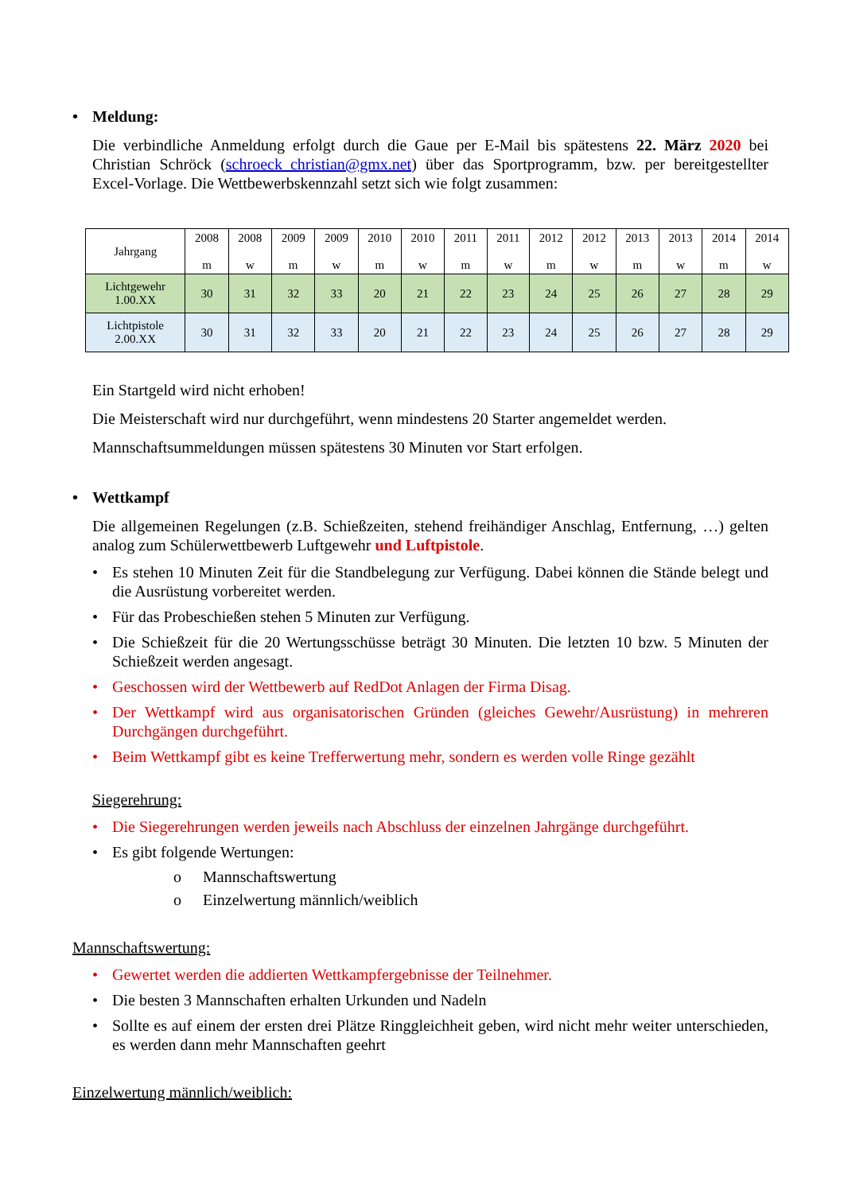• Meldung:
Die verbindliche Anmeldung erfolgt durch die Gaue per E-Mail bis spätestens 22. März 2020 bei Christian Schröck (schroeck_christian@gmx.net) über das Sportprogramm, bzw. per bereitgestellter Excel-Vorlage. Die Wettbewerbskennzahl setzt sich wie folgt zusammen:
| Jahrgang | 2008 m | 2008 w | 2009 m | 2009 w | 2010 m | 2010 w | 2011 m | 2011 w | 2012 m | 2012 w | 2013 m | 2013 w | 2014 m | 2014 w |
| --- | --- | --- | --- | --- | --- | --- | --- | --- | --- | --- | --- | --- | --- | --- |
| Lichtgewehr 1.00.XX | 30 | 31 | 32 | 33 | 20 | 21 | 22 | 23 | 24 | 25 | 26 | 27 | 28 | 29 |
| Lichtpistole 2.00.XX | 30 | 31 | 32 | 33 | 20 | 21 | 22 | 23 | 24 | 25 | 26 | 27 | 28 | 29 |
Ein Startgeld wird nicht erhoben!
Die Meisterschaft wird nur durchgeführt, wenn mindestens 20 Starter angemeldet werden.
Mannschaftsummeldungen müssen spätestens 30 Minuten vor Start erfolgen.
• Wettkampf
Die allgemeinen Regelungen (z.B. Schießzeiten, stehend freihändiger Anschlag, Entfernung, …) gelten analog zum Schülerwettbewerb Luftgewehr und Luftpistole.
• Es stehen 10 Minuten Zeit für die Standbelegung zur Verfügung. Dabei können die Stände belegt und die Ausrüstung vorbereitet werden.
• Für das Probeschießen stehen 5 Minuten zur Verfügung.
• Die Schießzeit für die 20 Wertungsschüsse beträgt 30 Minuten. Die letzten 10 bzw. 5 Minuten der Schießzeit werden angesagt.
• Geschossen wird der Wettbewerb auf RedDot Anlagen der Firma Disag.
• Der Wettkampf wird aus organisatorischen Gründen (gleiches Gewehr/Ausrüstung) in mehreren Durchgängen durchgeführt.
• Beim Wettkampf gibt es keine Trefferwertung mehr, sondern es werden volle Ringe gezählt
Siegerehrung:
• Die Siegerehrungen werden jeweils nach Abschluss der einzelnen Jahrgänge durchgeführt.
• Es gibt folgende Wertungen:
o Mannschaftswertung
o Einzelwertung männlich/weiblich
Mannschaftswertung:
• Gewertet werden die addierten Wettkampfergebnisse der Teilnehmer.
• Die besten 3 Mannschaften erhalten Urkunden und Nadeln
• Sollte es auf einem der ersten drei Plätze Ringgleichheit geben, wird nicht mehr weiter unterschieden, es werden dann mehr Mannschaften geehrt
Einzelwertung männlich/weiblich: